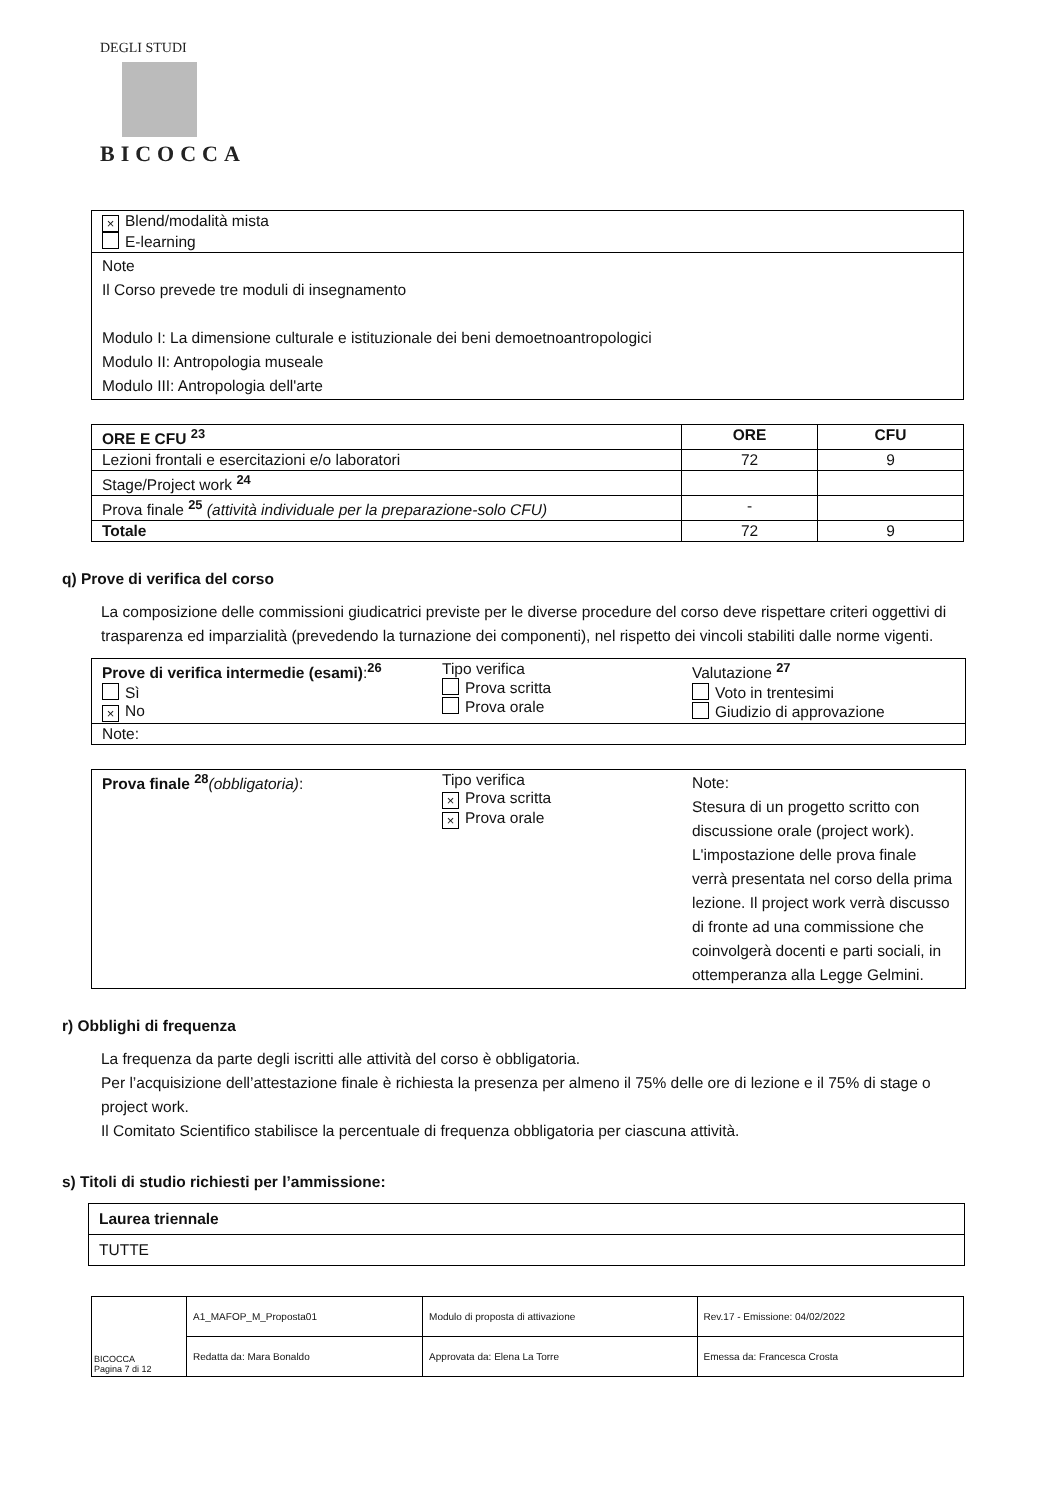DEGLI STUDI
BICOCCA
| × Blend/modalità mista E-learning |
| Note Il Corso prevede tre moduli di insegnamento Modulo I: La dimensione culturale e istituzionale dei beni demoetnoantropologici Modulo II: Antropologia museale Modulo III: Antropologia dell'arte |
| ORE E CFU <sup>23</sup> | ORE | CFU |
| --- | --- | --- |
| Lezioni frontali e esercitazioni e/o laboratori | 72 | 9 |
| Stage/Project work <sup>24</sup> | | |
| Prova finale <sup>25</sup> (attività individuale per la preparazione-solo CFU) | - | |
| Totale | 72 | 9 |
q) Prove di verifica del corso
La composizione delle commissioni giudicatrici previste per le diverse procedure del corso deve rispettare criteri oggettivi di trasparenza ed imparzialità (prevedendo la turnazione dei componenti), nel rispetto dei vincoli stabiliti dalle norme vigenti.
| Prove di verifica intermedie (esami) :<sup>26</sup> Sì × No | Tipo verifica Prova scritta Prova orale | Valutazione <sup>27</sup> Voto in trentesimi Giudizio di approvazione |
| Note: | | |
| Prova finale <sup>28</sup> (obbligatoria) : | Tipo verifica × Prova scritta × Prova orale | Note: Stesura di un progetto scritto con discussione orale (project work). L'impostazione delle prova finale verrà presentata nel corso della prima lezione. Il project work verrà discusso di fronte ad una commissione che coinvolgerà docenti e parti sociali, in ottemperanza alla Legge Gelmini. |
r) Obblighi di frequenza
La frequenza da parte degli iscritti alle attività del corso è obbligatoria.
Per l’acquisizione dell’attestazione finale è richiesta la presenza per almeno il 75% delle ore di lezione e il 75% di stage o project work.
Il Comitato Scientifico stabilisce la percentuale di frequenza obbligatoria per ciascuna attività.
s) Titoli di studio richiesti per l’ammissione:
| Laurea triennale |
| TUTTE |
| BICOCCA Pagina 7 di 12 | A1_MAFOP_M_Proposta01 | Modulo di proposta di attivazione | Rev.17 - Emissione: 04/02/2022 |
| | Redatta da: Mara Bonaldo | Approvata da: Elena La Torre | Emessa da: Francesca Crosta |